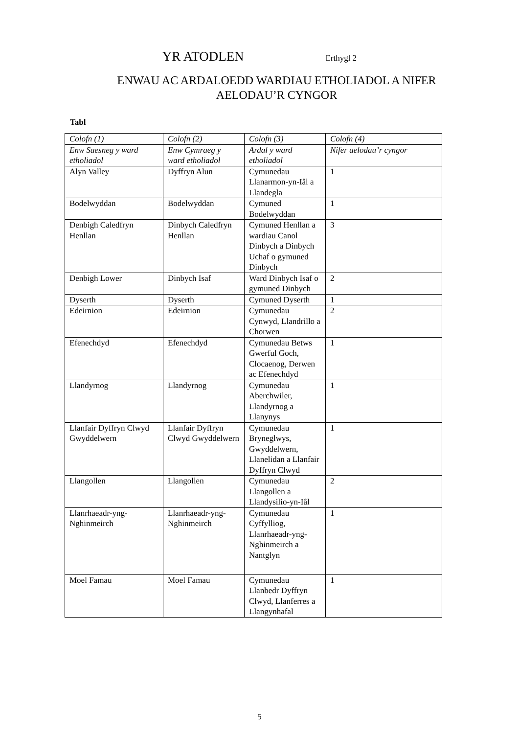YR ATODLEN Erthygl 2
ENWAU AC ARDALOEDD WARDIAU ETHOLIADOL A NIFER
AELODAU’R CYNGOR
Tabl
| Colofn (1) | Colofn (2) | Colofn (3) | Colofn (4) |
| Enw Saesneg y ward etholiadol | Enw Cymraeg y ward etholiadol | Ardal y ward etholiadol | Nifer aelodau’r cyngor |
| Alyn Valley | Dyffryn Alun | Cymunedau Llanarmon-yn-Iâl a Llandegla | 1 |
| Bodelwyddan | Bodelwyddan | Cymuned Bodelwyddan | 1 |
| Denbigh Caledfryn Henllan | Dinbych Caledfryn Henllan | Cymuned Henllan a wardiau Canol Dinbych a Dinbych Uchaf o gymuned Dinbych | 3 |
| Denbigh Lower | Dinbych Isaf | Ward Dinbych Isaf o gymuned Dinbych | 2 |
| Dyserth | Dyserth | Cymuned Dyserth | 1 |
| Edeirnion | Edeirnion | Cymunedau Cynwyd, Llandrillo a Chorwen | 2 |
| Efenechdyd | Efenechdyd | Cymunedau Betws Gwerful Goch, Clocaenog, Derwen ac Efenechdyd | 1 |
| Llandyrnog | Llandyrnog | Cymunedau Aberchwiler, Llandyrnog a Llanynys | 1 |
| Llanfair Dyffryn Clwyd Gwyddelwern | Llanfair Dyffryn Clwyd Gwyddelwern | Cymunedau Bryneglwys, Gwyddelwern, Llanelidan a Llanfair Dyffryn Clwyd | 1 |
| Llangollen | Llangollen | Cymunedau Llangollen a Llandysilio-yn-Iâl | 2 |
| Llanrhaeadr-yng-Nghinmeirch | Llanrhaeadr-yng-Nghinmeirch | Cymunedau Cyffylliog, Llanrhaeadr-yng-Nghinmeirch a Nantglyn | 1 |
| Moel Famau | Moel Famau | Cymunedau Llanbedr Dyffryn Clwyd, Llanferres a Llangynhafal | 1 |
5